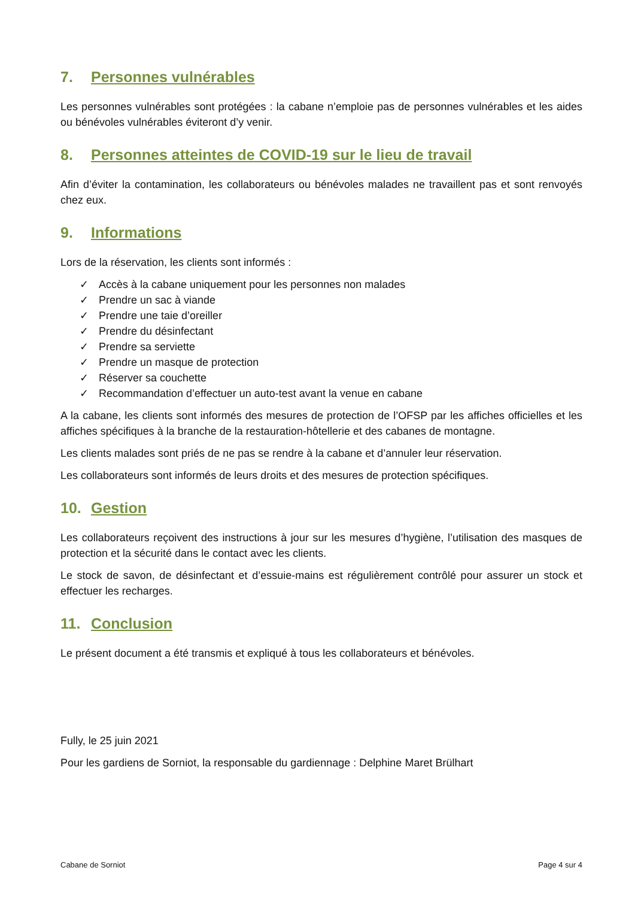7. Personnes vulnérables
Les personnes vulnérables sont protégées : la cabane n’emploie pas de personnes vulnérables et les aides ou bénévoles vulnérables éviteront d’y venir.
8. Personnes atteintes de COVID-19 sur le lieu de travail
Afin d’éviter la contamination, les collaborateurs ou bénévoles malades ne travaillent pas et sont renvoyés chez eux.
9. Informations
Lors de la réservation, les clients sont informés :
✓ Accès à la cabane uniquement pour les personnes non malades
✓ Prendre un sac à viande
✓ Prendre une taie d’oreiller
✓ Prendre du désinfectant
✓ Prendre sa serviette
✓ Prendre un masque de protection
✓ Réserver sa couchette
✓ Recommandation d’effectuer un auto-test avant la venue en cabane
A la cabane, les clients sont informés des mesures de protection de l’OFSP par les affiches officielles et les affiches spécifiques à la branche de la restauration-hôtellerie et des cabanes de montagne.
Les clients malades sont priés de ne pas se rendre à la cabane et d’annuler leur réservation.
Les collaborateurs sont informés de leurs droits et des mesures de protection spécifiques.
10. Gestion
Les collaborateurs reçoivent des instructions à jour sur les mesures d’hygiène, l’utilisation des masques de protection et la sécurité dans le contact avec les clients.
Le stock de savon, de désinfectant et d’essuie-mains est régulièrement contrôlé pour assurer un stock et effectuer les recharges.
11. Conclusion
Le présent document a été transmis et expliqué à tous les collaborateurs et bénévoles.
Fully, le 25 juin 2021
Pour les gardiens de Sorniot, la responsable du gardiennage : Delphine Maret Brülhart
Cabane de Sorniot Page 4 sur 4